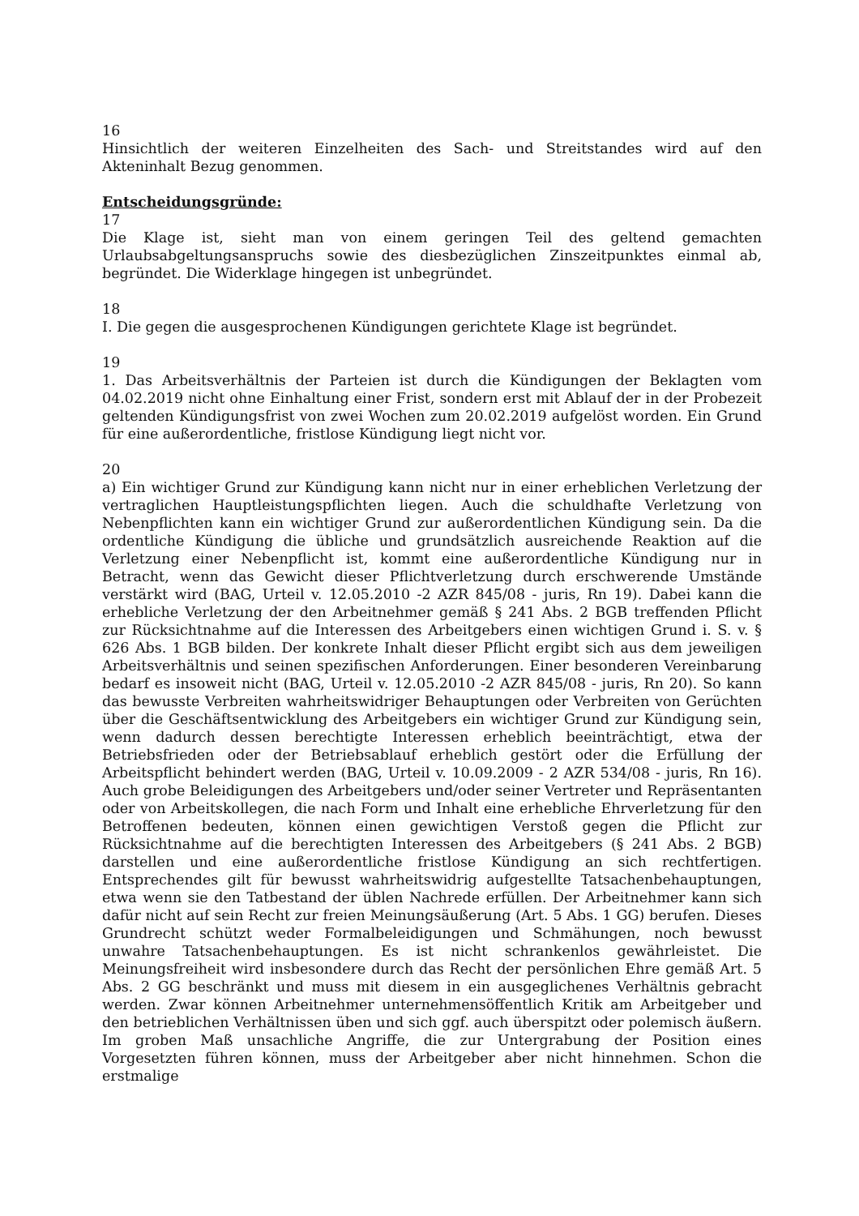16
Hinsichtlich der weiteren Einzelheiten des Sach- und Streitstandes wird auf den Akteninhalt Bezug genommen.
Entscheidungsgründe:
17
Die Klage ist, sieht man von einem geringen Teil des geltend gemachten Urlaubsabgeltungsanspruchs sowie des diesbezüglichen Zinszeitpunktes einmal ab, begründet. Die Widerklage hingegen ist unbegründet.
18
I. Die gegen die ausgesprochenen Kündigungen gerichtete Klage ist begründet.
19
1. Das Arbeitsverhältnis der Parteien ist durch die Kündigungen der Beklagten vom 04.02.2019 nicht ohne Einhaltung einer Frist, sondern erst mit Ablauf der in der Probezeit geltenden Kündigungsfrist von zwei Wochen zum 20.02.2019 aufgelöst worden. Ein Grund für eine außerordentliche, fristlose Kündigung liegt nicht vor.
20
a) Ein wichtiger Grund zur Kündigung kann nicht nur in einer erheblichen Verletzung der vertraglichen Hauptleistungspflichten liegen. Auch die schuldhafte Verletzung von Nebenpflichten kann ein wichtiger Grund zur außerordentlichen Kündigung sein. Da die ordentliche Kündigung die übliche und grundsätzlich ausreichende Reaktion auf die Verletzung einer Nebenpflicht ist, kommt eine außerordentliche Kündigung nur in Betracht, wenn das Gewicht dieser Pflichtverletzung durch erschwerende Umstände verstärkt wird (BAG, Urteil v. 12.05.2010 -2 AZR 845/08 - juris, Rn 19). Dabei kann die erhebliche Verletzung der den Arbeitnehmer gemäß § 241 Abs. 2 BGB treffenden Pflicht zur Rücksichtnahme auf die Interessen des Arbeitgebers einen wichtigen Grund i. S. v. § 626 Abs. 1 BGB bilden. Der konkrete Inhalt dieser Pflicht ergibt sich aus dem jeweiligen Arbeitsverhältnis und seinen spezifischen Anforderungen. Einer besonderen Vereinbarung bedarf es insoweit nicht (BAG, Urteil v. 12.05.2010 -2 AZR 845/08 - juris, Rn 20). So kann das bewusste Verbreiten wahrheitswidriger Behauptungen oder Verbreiten von Gerüchten über die Geschäftsentwicklung des Arbeitgebers ein wichtiger Grund zur Kündigung sein, wenn dadurch dessen berechtigte Interessen erheblich beeinträchtigt, etwa der Betriebsfrieden oder der Betriebsablauf erheblich gestört oder die Erfüllung der Arbeitspflicht behindert werden (BAG, Urteil v. 10.09.2009 - 2 AZR 534/08 - juris, Rn 16). Auch grobe Beleidigungen des Arbeitgebers und/oder seiner Vertreter und Repräsentanten oder von Arbeitskollegen, die nach Form und Inhalt eine erhebliche Ehrverletzung für den Betroffenen bedeuten, können einen gewichtigen Verstoß gegen die Pflicht zur Rücksichtnahme auf die berechtigten Interessen des Arbeitgebers (§ 241 Abs. 2 BGB) darstellen und eine außerordentliche fristlose Kündigung an sich rechtfertigen. Entsprechendes gilt für bewusst wahrheitswidrig aufgestellte Tatsachenbehauptungen, etwa wenn sie den Tatbestand der üblen Nachrede erfüllen. Der Arbeitnehmer kann sich dafür nicht auf sein Recht zur freien Meinungsäußerung (Art. 5 Abs. 1 GG) berufen. Dieses Grundrecht schützt weder Formalbeleidigungen und Schmähungen, noch bewusst unwahre Tatsachenbehauptungen. Es ist nicht schrankenlos gewährleistet. Die Meinungsfreiheit wird insbesondere durch das Recht der persönlichen Ehre gemäß Art. 5 Abs. 2 GG beschränkt und muss mit diesem in ein ausgeglichenes Verhältnis gebracht werden. Zwar können Arbeitnehmer unternehmensöffentlich Kritik am Arbeitgeber und den betrieblichen Verhältnissen üben und sich ggf. auch überspitzt oder polemisch äußern. Im groben Maß unsachliche Angriffe, die zur Untergrabung der Position eines Vorgesetzten führen können, muss der Arbeitgeber aber nicht hinnehmen. Schon die erstmalige